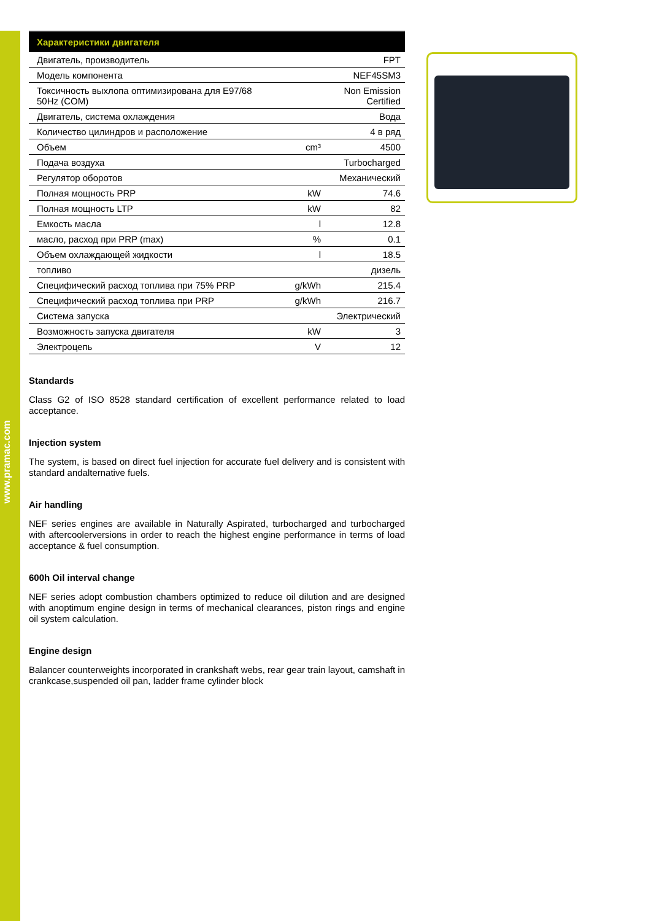www.pramac.com
| Характеристики двигателя | | |
| --- | --- | --- |
| Двигатель, производитель | | FPT |
| Модель компонента | | NEF45SM3 |
| Токсичность выхлопа оптимизирована для E97/68 50Hz (COM) | | Non Emission Certified |
| Двигатель, система охлаждения | | Вода |
| Количество цилиндров и расположение | | 4 в ряд |
| Объем | cm³ | 4500 |
| Подача воздуха | | Turbocharged |
| Регулятор оборотов | | Механический |
| Полная мощность PRP | kW | 74.6 |
| Полная мощность LTP | kW | 82 |
| Емкость масла | l | 12.8 |
| масло, расход при PRP (max) | % | 0.1 |
| Объем охлаждающей жидкости | l | 18.5 |
| топливо | | дизель |
| Специфический расход топлива при 75% PRP | g/kWh | 215.4 |
| Специфический расход топлива при PRP | g/kWh | 216.7 |
| Система запуска | | Электрический |
| Возможность запуска двигателя | kW | 3 |
| Электроцепь | V | 12 |
Standards
Class G2 of ISO 8528 standard certification of excellent performance related to load acceptance.
Injection system
The system, is based on direct fuel injection for accurate fuel delivery and is consistent with standard andalternative fuels.
Air handling
NEF series engines are available in Naturally Aspirated, turbocharged and turbocharged with aftercoolerversions in order to reach the highest engine performance in terms of load acceptance & fuel consumption.
600h Oil interval change
NEF series adopt combustion chambers optimized to reduce oil dilution and are designed with anoptimum engine design in terms of mechanical clearances, piston rings and engine oil system calculation.
Engine design
Balancer counterweights incorporated in crankshaft webs, rear gear train layout, camshaft in crankcase,suspended oil pan, ladder frame cylinder block